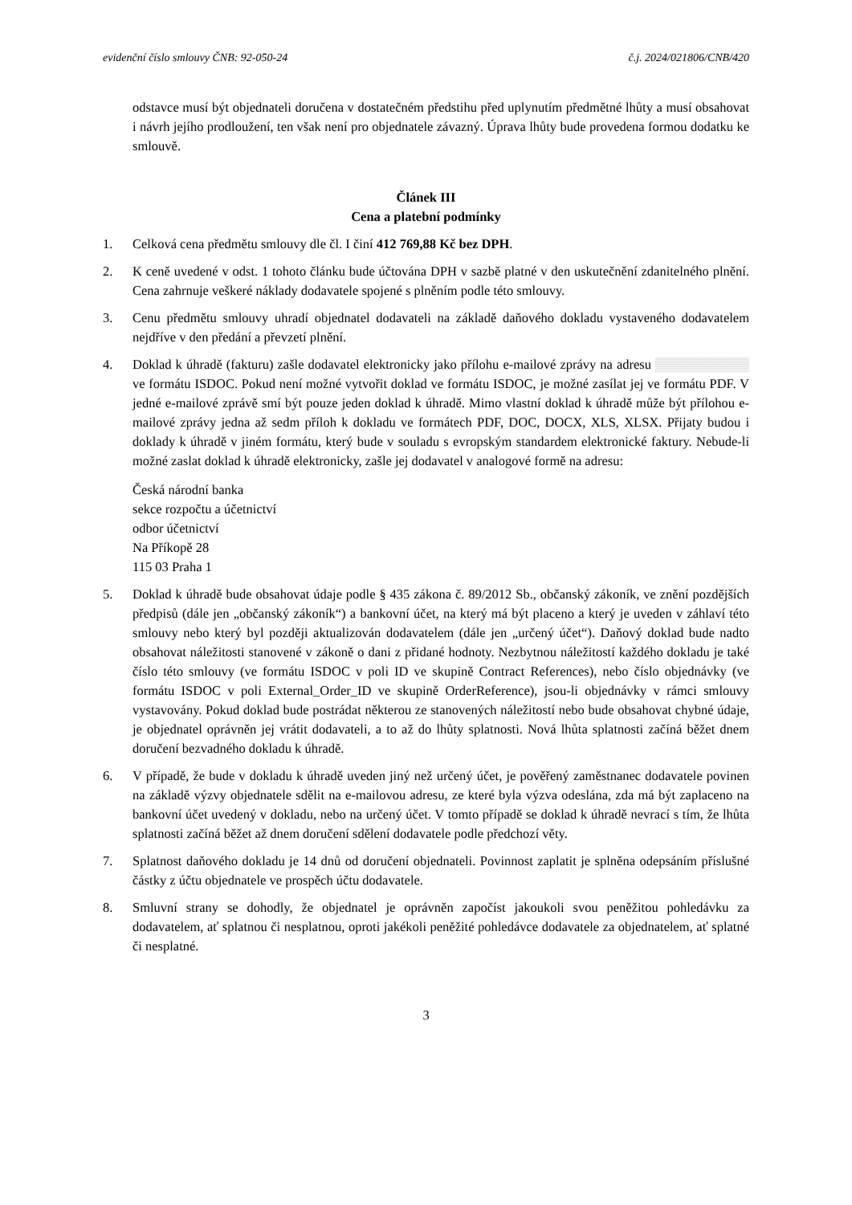evidenční číslo smlouvy ČNB: 92-050-24 č.j. 2024/021806/CNB/420
odstavce musí být objednateli doručena v dostatečném předstihu před uplynutím předmětné lhůty a musí obsahovat i návrh jejího prodloužení, ten však není pro objednatele závazný. Úprava lhůty bude provedena formou dodatku ke smlouvě.
Článek III
Cena a platební podmínky
1. Celková cena předmětu smlouvy dle čl. I činí 412 769,88 Kč bez DPH.
2. K ceně uvedené v odst. 1 tohoto článku bude účtována DPH v sazbě platné v den uskutečnění zdanitelného plnění. Cena zahrnuje veškeré náklady dodavatele spojené s plněním podle této smlouvy.
3. Cenu předmětu smlouvy uhradí objednatel dodavateli na základě daňového dokladu vystaveného dodavatelem nejdříve v den předání a převzetí plnění.
4. Doklad k úhradě (fakturu) zašle dodavatel elektronicky jako přílohu e-mailové zprávy na adresu ▒▒▒▒▒▒▒▒▒▒ ve formátu ISDOC. Pokud není možné vytvořit doklad ve formátu ISDOC, je možné zasílat jej ve formátu PDF. V jedné e-mailové zprávě smí být pouze jeden doklad k úhradě. Mimo vlastní doklad k úhradě může být přílohou e-mailové zprávy jedna až sedm příloh k dokladu ve formátech PDF, DOC, DOCX, XLS, XLSX. Přijaty budou i doklady k úhradě v jiném formátu, který bude v souladu s evropským standardem elektronické faktury. Nebude-li možné zaslat doklad k úhradě elektronicky, zašle jej dodavatel v analogové formě na adresu:
Česká národní banka
sekce rozpočtu a účetnictví
odbor účetnictví
Na Příkopě 28
115 03 Praha 1
5. Doklad k úhradě bude obsahovat údaje podle § 435 zákona č. 89/2012 Sb., občanský zákoník, ve znění pozdějších předpisů (dále jen „občanský zákoník“) a bankovní účet, na který má být placeno a který je uveden v záhlaví této smlouvy nebo který byl později aktualizován dodavatelem (dále jen „určený účet“). Daňový doklad bude nadto obsahovat náležitosti stanovené v zákoně o dani z přidané hodnoty. Nezbytnou náležitostí každého dokladu je také číslo této smlouvy (ve formátu ISDOC v poli ID ve skupině Contract References), nebo číslo objednávky (ve formátu ISDOC v poli External_Order_ID ve skupině OrderReference), jsou-li objednávky v rámci smlouvy vystavovány. Pokud doklad bude postrádat některou ze stanovených náležitostí nebo bude obsahovat chybné údaje, je objednatel oprávněn jej vrátit dodavateli, a to až do lhůty splatnosti. Nová lhůta splatnosti začíná běžet dnem doručení bezvadného dokladu k úhradě.
6. V případě, že bude v dokladu k úhradě uveden jiný než určený účet, je pověřený zaměstnanec dodavatele povinen na základě výzvy objednatele sdělit na e-mailovou adresu, ze které byla výzva odeslána, zda má být zaplaceno na bankovní účet uvedený v dokladu, nebo na určený účet. V tomto případě se doklad k úhradě nevrací s tím, že lhůta splatnosti začíná běžet až dnem doručení sdělení dodavatele podle předchozí věty.
7. Splatnost daňového dokladu je 14 dnů od doručení objednateli. Povinnost zaplatit je splněna odepsáním příslušné částky z účtu objednatele ve prospěch účtu dodavatele.
8. Smluvní strany se dohodly, že objednatel je oprávněn započíst jakoukoli svou peněžitou pohledávku za dodavatelem, ať splatnou či nesplatnou, oproti jakékoli peněžité pohledávce dodavatele za objednatelem, ať splatné či nesplatné.
3